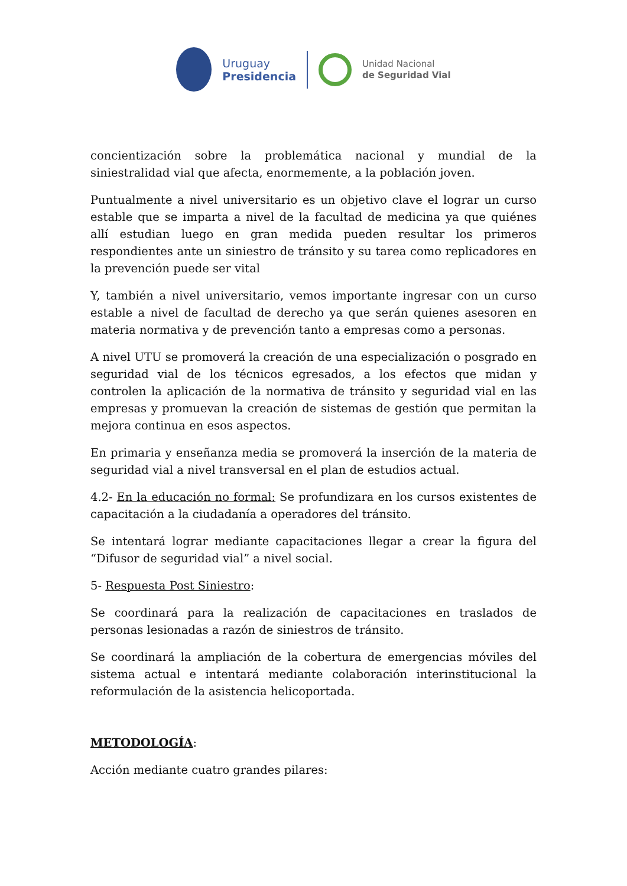Uruguay
Presidencia
Unidad Nacional
de Seguridad Vial
concientización sobre la problemática nacional y mundial de la siniestralidad vial que afecta, enormemente, a la población joven.
Puntualmente a nivel universitario es un objetivo clave el lograr un curso estable que se imparta a nivel de la facultad de medicina ya que quiénes allí estudian luego en gran medida pueden resultar los primeros respondientes ante un siniestro de tránsito y su tarea como replicadores en la prevención puede ser vital
Y, también a nivel universitario, vemos importante ingresar con un curso estable a nivel de facultad de derecho ya que serán quienes asesoren en materia normativa y de prevención tanto a empresas como a personas.
A nivel UTU se promoverá la creación de una especialización o posgrado en seguridad vial de los técnicos egresados, a los efectos que midan y controlen la aplicación de la normativa de tránsito y seguridad vial en las empresas y promuevan la creación de sistemas de gestión que permitan la mejora continua en esos aspectos.
En primaria y enseñanza media se promoverá la inserción de la materia de seguridad vial a nivel transversal en el plan de estudios actual.
4.2- En la educación no formal: Se profundizara en los cursos existentes de capacitación a la ciudadanía a operadores del tránsito.
Se intentará lograr mediante capacitaciones llegar a crear la figura del “Difusor de seguridad vial” a nivel social.
5- Respuesta Post Siniestro:
Se coordinará para la realización de capacitaciones en traslados de personas lesionadas a razón de siniestros de tránsito.
Se coordinará la ampliación de la cobertura de emergencias móviles del sistema actual e intentará mediante colaboración interinstitucional la reformulación de la asistencia helicoportada.
METODOLOGÍA:
Acción mediante cuatro grandes pilares: